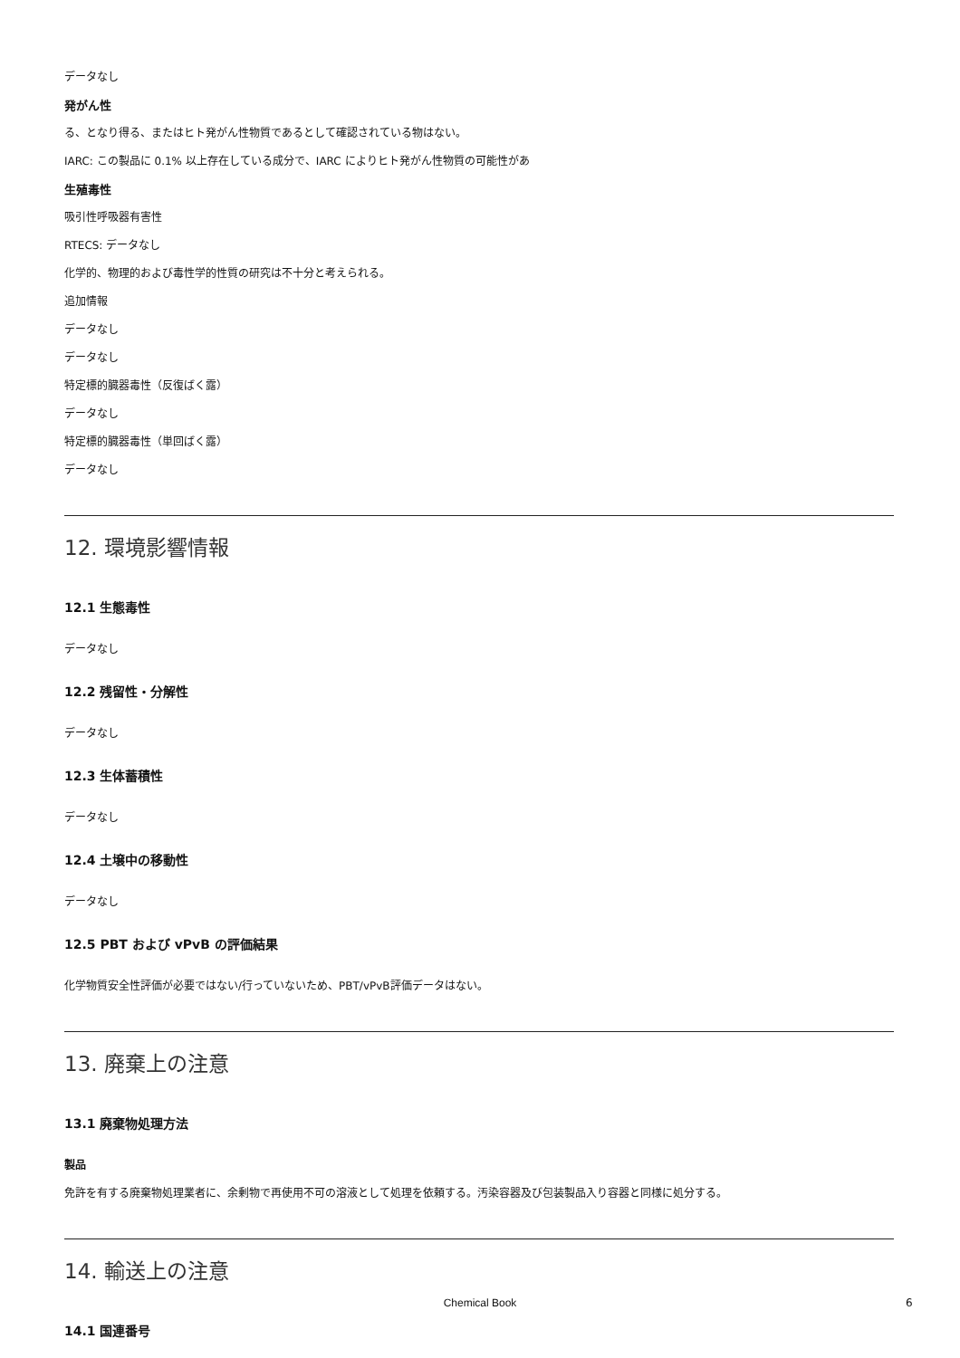データなし
発がん性
る、となり得る、またはヒト発がん性物質であるとして確認されている物はない。
IARC: この製品に 0.1% 以上存在している成分で、IARC によりヒト発がん性物質の可能性があ
生殖毒性
吸引性呼吸器有害性
RTECS: データなし
化学的、物理的および毒性学的性質の研究は不十分と考えられる。
追加情報
データなし
データなし
特定標的臓器毒性（反復ばく露）
データなし
特定標的臓器毒性（単回ばく露）
データなし
12. 環境影響情報
12.1 生態毒性
データなし
12.2 残留性・分解性
データなし
12.3 生体蓄積性
データなし
12.4 土壌中の移動性
データなし
12.5 PBT および vPvB の評価結果
化学物質安全性評価が必要ではない/行っていないため、PBT/vPvB評価データはない。
13. 廃棄上の注意
13.1 廃棄物処理方法
製品
免許を有する廃棄物処理業者に、余剰物で再使用不可の溶液として処理を依頼する。汚染容器及び包装製品入り容器と同様に処分する。
14. 輸送上の注意
14.1 国連番号
Chemical Book 6